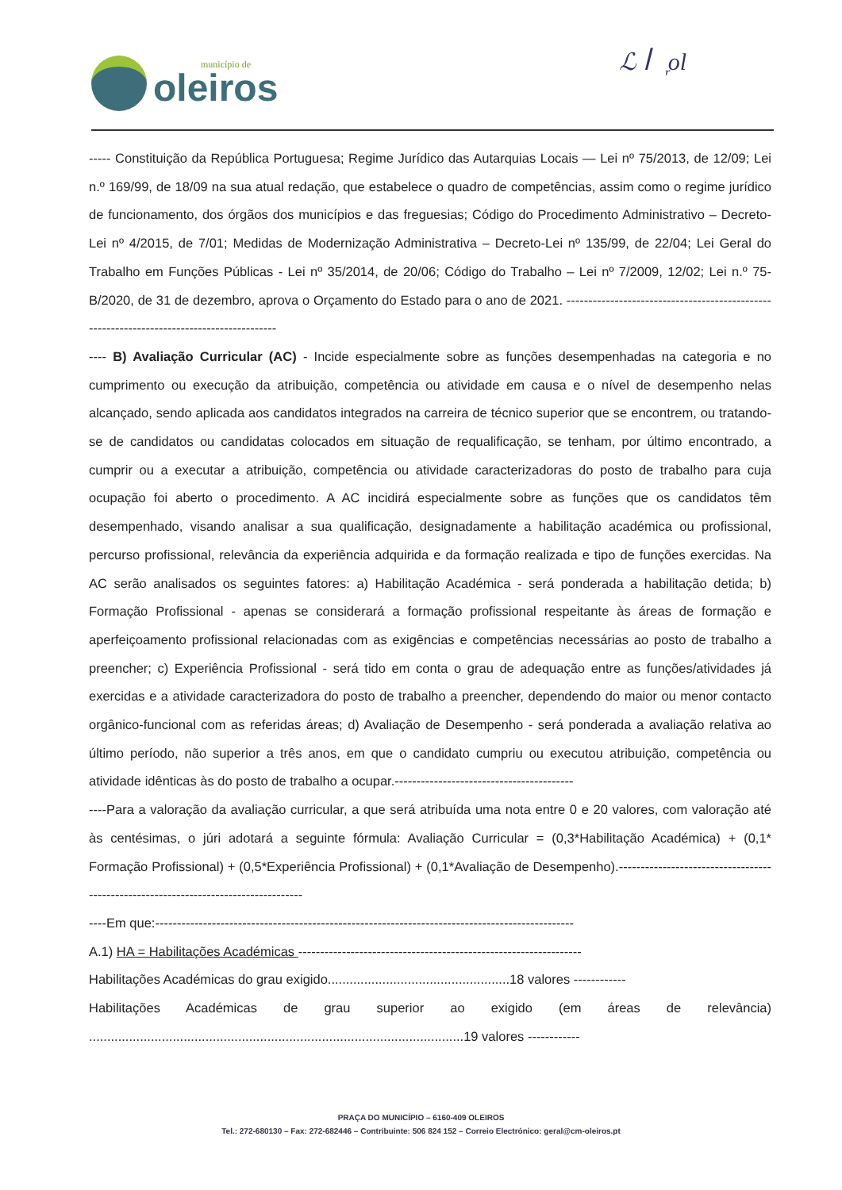município de
oleiros
ℒ ꟾꟾ᷊ol
----- Constituição da República Portuguesa; Regime Jurídico das Autarquias Locais — Lei nº 75/2013, de 12/09; Lei n.º 169/99, de 18/09 na sua atual redação, que estabelece o quadro de competências, assim como o regime jurídico de funcionamento, dos órgãos dos municípios e das freguesias; Código do Procedimento Administrativo – Decreto-Lei nº 4/2015, de 7/01; Medidas de Modernização Administrativa – Decreto-Lei nº 135/99, de 22/04; Lei Geral do Trabalho em Funções Públicas - Lei nº 35/2014, de 20/06; Código do Trabalho – Lei nº 7/2009, 12/02; Lei n.º 75-B/2020, de 31 de dezembro, aprova o Orçamento do Estado para o ano de 2021. ------------------------------------------------------------------------------------------
---- B) Avaliação Curricular (AC) - Incide especialmente sobre as funções desempenhadas na categoria e no cumprimento ou execução da atribuição, competência ou atividade em causa e o nível de desempenho nelas alcançado, sendo aplicada aos candidatos integrados na carreira de técnico superior que se encontrem, ou tratando-se de candidatos ou candidatas colocados em situação de requalificação, se tenham, por último encontrado, a cumprir ou a executar a atribuição, competência ou atividade caracterizadoras do posto de trabalho para cuja ocupação foi aberto o procedimento. A AC incidirá especialmente sobre as funções que os candidatos têm desempenhado, visando analisar a sua qualificação, designadamente a habilitação académica ou profissional, percurso profissional, relevância da experiência adquirida e da formação realizada e tipo de funções exercidas. Na AC serão analisados os seguintes fatores: a) Habilitação Académica - será ponderada a habilitação detida; b) Formação Profissional - apenas se considerará a formação profissional respeitante às áreas de formação e aperfeiçoamento profissional relacionadas com as exigências e competências necessárias ao posto de trabalho a preencher; c) Experiência Profissional - será tido em conta o grau de adequação entre as funções/atividades já exercidas e a atividade caracterizadora do posto de trabalho a preencher, dependendo do maior ou menor contacto orgânico-funcional com as referidas áreas; d) Avaliação de Desempenho - será ponderada a avaliação relativa ao último período, não superior a três anos, em que o candidato cumpriu ou executou atribuição, competência ou atividade idênticas às do posto de trabalho a ocupar.-----------------------------------------
----Para a valoração da avaliação curricular, a que será atribuída uma nota entre 0 e 20 valores, com valoração até às centésimas, o júri adotará a seguinte fórmula: Avaliação Curricular = (0,3*Habilitação Académica) + (0,1* Formação Profissional) + (0,5*Experiência Profissional) + (0,1*Avaliação de Desempenho).------------------------------------------------------------------------------------
----Em que:------------------------------------------------------------------------------------------------
A.1) HA = Habilitações Académicas -----------------------------------------------------------------
Habilitações Académicas do grau exigido..................................................18 valores ------------
Habilitações Académicas de grau superior ao exigido (em áreas de relevância) .......................................................................................................19 valores ------------
PRAÇA DO MUNICÍPIO – 6160-409 OLEIROS
Tel.: 272-680130 – Fax: 272-682446 – Contribuinte: 506 824 152 – Correio Electrónico: geral@cm-oleiros.pt